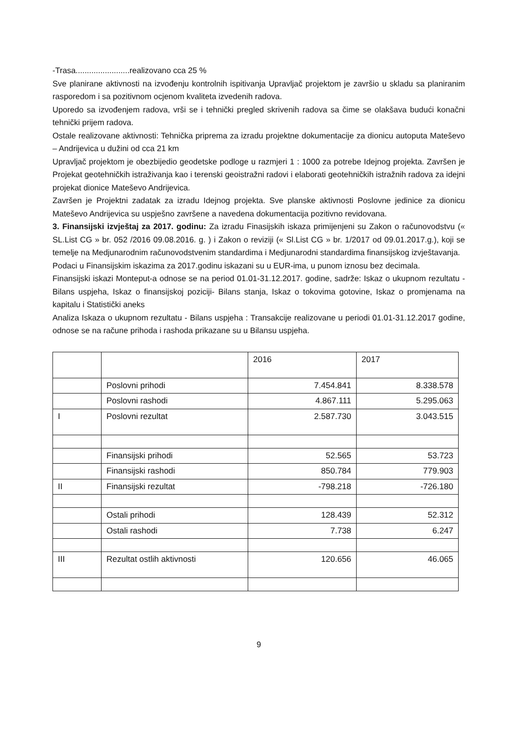-Trasa........................realizovano cca 25 %
Sve planirane aktivnosti na izvođenju kontrolnih ispitivanja Upravljač projektom je završio u skladu sa planiranim rasporedom i sa pozitivnom ocjenom kvaliteta izvedenih radova.
Uporedo sa izvođenjem radova, vrši se i tehnički pregled skrivenih radova sa čime se olakšava budući konačni tehnički prijem radova.
Ostale realizovane aktivnosti: Tehnička priprema za izradu projektne dokumentacije za dionicu autoputa Mateševo – Andrijevica u dužini od cca 21 km
Upravljač projektom je obezbijedio geodetske podloge u razmjeri 1 : 1000 za potrebe Idejnog projekta. Završen je Projekat geotehničkih istraživanja kao i terenski geoistražni radovi i elaborati geotehničkih istražnih radova za idejni projekat dionice Mateševo Andrijevica.
Završen je Projektni zadatak za izradu Idejnog projekta. Sve planske aktivnosti Poslovne jedinice za dionicu Mateševo Andrijevica su uspješno završene a navedena dokumentacija pozitivno revidovana.
3. Finansijski izvještaj za 2017. godinu: Za izradu Finasijskih iskaza primijenjeni su Zakon o računovodstvu (« SL.List CG » br. 052 /2016 09.08.2016. g. ) i Zakon o reviziji (« Sl.List CG » br. 1/2017 od 09.01.2017.g.), koji se temelje na Medjunarodnim računovodstvenim standardima i Medjunarodni standardima finansijskog izvještavanja.
Podaci u Finansijskim iskazima za 2017.godinu iskazani su u EUR-ima, u punom iznosu bez decimala.
Finansijski iskazi Monteput-a odnose se na period 01.01-31.12.2017. godine, sadrže: Iskaz o ukupnom rezultatu -Bilans uspjeha, Iskaz o finansijskoj poziciji- Bilans stanja, Iskaz o tokovima gotovine, Iskaz o promjenama na kapitalu i Statistički aneks
Analiza Iskaza o ukupnom rezultatu - Bilans uspjeha : Transakcije realizovane u periodi 01.01-31.12.2017 godine, odnose se na račune prihoda i rashoda prikazane su u Bilansu uspjeha.
| | | 2016 | 2017 |
| | Poslovni prihodi | 7.454.841 | 8.338.578 |
| | Poslovni rashodi | 4.867.111 | 5.295.063 |
| I | Poslovni rezultat | 2.587.730 | 3.043.515 |
| | Finansijski prihodi | 52.565 | 53.723 |
| | Finansijski rashodi | 850.784 | 779.903 |
| II | Finansijski rezultat | -798.218 | -726.180 |
| | Ostali prihodi | 128.439 | 52.312 |
| | Ostali rashodi | 7.738 | 6.247 |
| III | Rezultat ostlih aktivnosti | 120.656 | 46.065 |
9